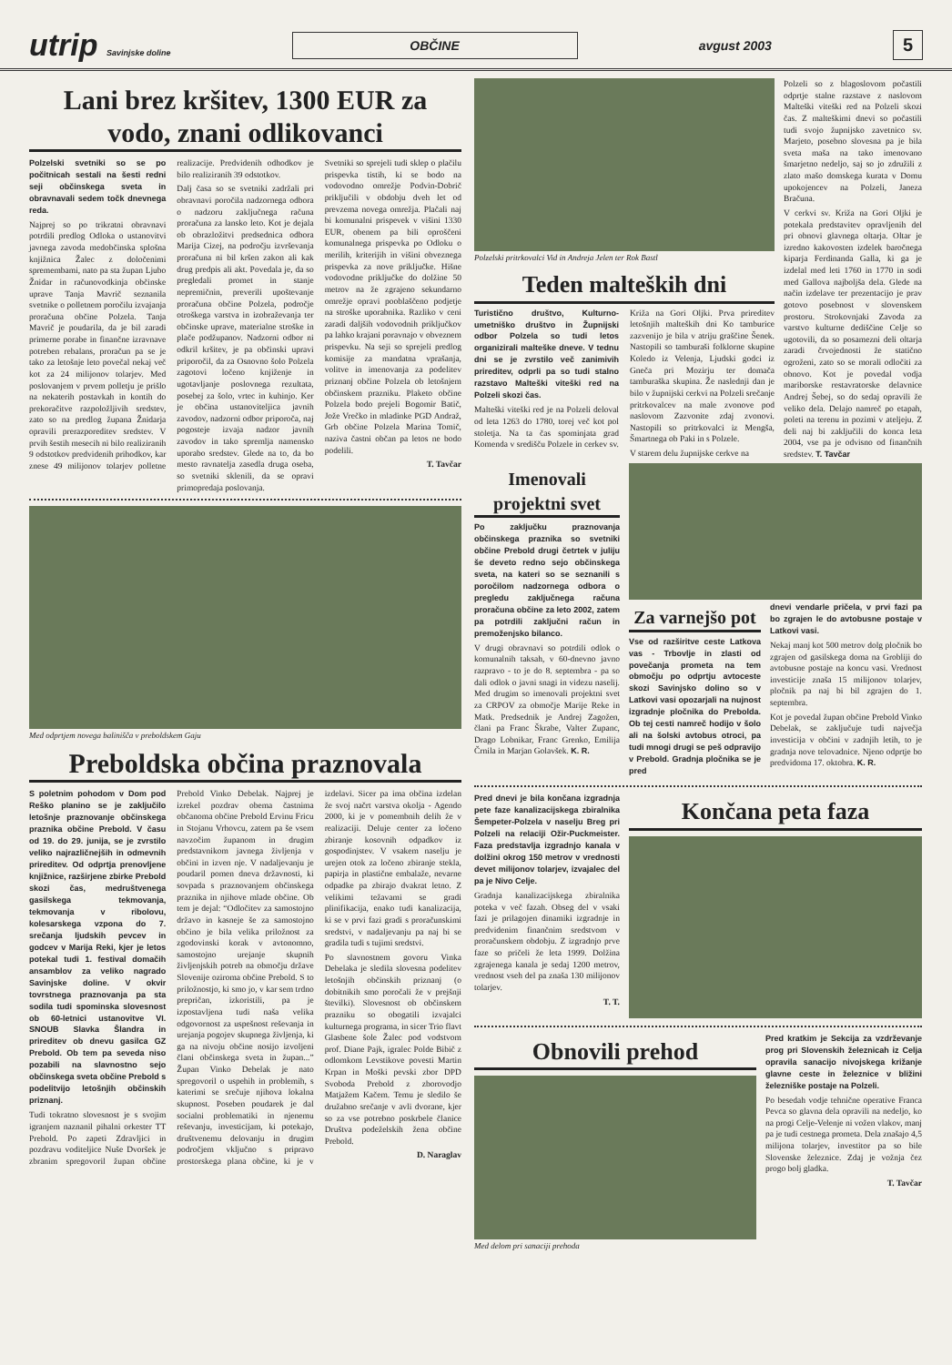utrip Savinjske doline
OBČINE
avgust 2003
5
Lani brez kršitev, 1300 EUR za vodo, znani odlikovanci
Polzelski svetniki so se po počitnicah sestali na šesti redni seji občinskega sveta in obravnavali sedem točk dnevnega reda.
Najprej so po trikratni obravnavi potrdili predlog Odloka o ustanovitvi javnega zavoda medobčinska splošna knjižnica Žalec z določenimi spremembami, nato pa sta župan Ljubo Žnidar in računovodkinja občinske uprave Tanja Mavrič seznanila svetnike o polletnem poročilu izvajanja proračuna občine Polzela. Tanja Mavrič je poudarila, da je bil zaradi primerne porabe in finančne izravnave potreben rebalans, proračun pa se je tako za letošnje leto povečal nekaj več kot za 24 milijonov tolarjev. Med poslovanjem v prvem polletju je prišlo na nekaterih postavkah in kontih do prekoračitve razpoložljivih sredstev, zato so na predlog župana Žnidarja opravili prerazporeditev sredstev. V prvih šestih mesecih ni bilo realiziranih 9 odstotkov predvidenih prihodkov, kar znese 49 milijonov tolarjev polletne realizacije. Predvidenih odhodkov je bilo realiziranih 39 odstotkov.
Dalj časa so se svetniki zadržali pri obravnavi poročila nadzornega odbora o nadzoru zaključnega računa proračuna za lansko leto. Kot je dejala ob obrazložitvi predsednica odbora Marija Cizej, na področju izvrševanja proračuna ni bil kršen zakon ali kak drug predpis ali akt. Povedala je, da so pregledali promet in stanje nepremičnin, preverili upoštevanje proračuna občine Polzela, področje otroškega varstva in izobraževanja ter občinske uprave, materialne stroške in plače podžupanov. Nadzorni odbor ni odkril kršitev, je pa občinski upravi priporočil, da za Osnovno šolo Polzela zagotovi ločeno knjiženje in ugotavljanje poslovnega rezultata, posebej za šolo, vrtec in kuhinjo. Ker je občina ustanoviteljica javnih zavodov, nadzorni odbor priporoča, naj pogosteje izvaja nadzor javnih zavodov in tako spremlja namensko uporabo sredstev. Glede na to, da bo mesto ravnatelja zasedla druga oseba, so svetniki sklenili, da se opravi primopredaja poslovanja.
Svetniki so sprejeli tudi sklep o plačilu prispevka tistih, ki se bodo na vodovodno omrežje Podvin-Dobrič priključili v obdobju dveh let od prevzema novega omrežja. Plačali naj bi komunalni prispevek v višini 1330 EUR, obenem pa bili oproščeni komunalnega prispevka po Odloku o merilih, kriterijih in višini obveznega prispevka za nove priključke. Hišne vodovodne priključke do dolžine 50 metrov na že zgrajeno sekundarno omrežje opravi pooblaščeno podjetje na stroške uporabnika. Razliko v ceni zaradi daljših vodovodnih priključkov pa lahko krajani poravnajo v obveznem prispevku. Na seji so sprejeli predlog komisije za mandatna vprašanja, volitve in imenovanja za podelitev priznanj občine Polzela ob letošnjem občinskem prazniku. Plaketo občine Polzela bodo prejeli Bogomir Batič, Jože Vrečko in mladinke PGD Andraž, Grb občine Polzela Marina Tomič, naziva častni občan pa letos ne bodo podelili.
T. Tavčar
Med odprtjem novega balinišča v preboldskem Gaju
Preboldska občina praznovala
S poletnim pohodom v Dom pod Reško planino se je zaključilo letošnje praznovanje občinskega praznika občine Prebold. V času od 19. do 29. junija, se je zvrstilo veliko najrazličnejših in odmevnih prireditev. Od odprtja prenovljene knjižnice, razširjene zbirke Prebold skozi čas, medruštvenega gasilskega tekmovanja, tekmovanja v ribolovu, kolesarskega vzpona do 7. srečanja ljudskih pevcev in godcev v Marija Reki, kjer je letos potekal tudi 1. festival domačih ansamblov za veliko nagrado Savinjske doline. V okvir tovrstnega praznovanja pa sta sodila tudi spominska slovesnost ob 60-letnici ustanovitve VI. SNOUB Slavka Šlandra in prireditev ob dnevu gasilca GZ Prebold. Ob tem pa seveda niso pozabili na slavnostno sejo občinskega sveta občine Prebold s podelitvijo letošnjih občinskih priznanj.
Tudi tokratno slovesnost je s svojim igranjem naznanil pihalni orkester TT Prebold. Po zapeti Zdravljici in pozdravu voditeljice Nuše Dvoršek je zbranim spregovoril župan občine Prebold Vinko Debelak. Najprej je izrekel pozdrav obema častnima občanoma občine Prebold Ervinu Fricu in Stojanu Vrhovcu, zatem pa še vsem navzočim županom in drugim predstavnikom javnega življenja v občini in izven nje. V nadaljevanju je poudaril pomen dneva državnosti, ki sovpada s praznovanjem občinskega praznika in njihove mlade občine. Ob tem je dejal: “Odločitev za samostojno državo in kasneje še za samostojno občino je bila velika priložnost za zgodovinski korak v avtonomno, samostojno urejanje skupnih življenjskih potreb na območju države Slovenije oziroma občine Prebold. S to priložnostjo, ki smo jo, v kar sem trdno prepričan, izkoristili, pa je izpostavljena tudi naša velika odgovornost za uspešnost reševanja in urejanja pogojev skupnega življenja, ki ga na nivoju občine nosijo izvoljeni člani občinskega sveta in župan...” Župan Vinko Debelak je nato spregovoril o uspehih in problemih, s katerimi se srečuje njihova lokalna skupnost. Poseben poudarek je dal socialni problematiki in njenemu reševanju, investicijam, ki potekajo, društvenemu delovanju in drugim področjem vključno s pripravo prostorskega plana občine, ki je v izdelavi. Sicer pa ima občina izdelan že svoj načrt varstva okolja - Agendo 2000, ki je v pomembnih delih že v realizaciji. Deluje center za ločeno zbiranje kosovnih odpadkov iz gospodinjstev. V vsakem naselju je urejen otok za ločeno zbiranje stekla, papirja in plastične embalaže, nevarne odpadke pa zbirajo dvakrat letno. Z velikimi težavami se gradi plinifikacija, enako tudi kanalizacija, ki se v prvi fazi gradi s proračunskimi sredstvi, v nadaljevanju pa naj bi se gradila tudi s tujimi sredstvi.
Po slavnostnem govoru Vinka Debelaka je sledila slovesna podelitev letošnjih občinskih priznanj (o dobitnikih smo poročali že v prejšnji številki). Slovesnost ob občinskem prazniku so obogatili izvajalci kulturnega programa, in sicer Trio flavt Glasbene šole Žalec pod vodstvom prof. Diane Pajk, igralec Polde Bibič z odlomkom Levstikove povesti Martin Krpan in Moški pevski zbor DPD Svoboda Prebold z zborovodjo Matjažem Kačem. Temu je sledilo še družabno srečanje v avli dvorane, kjer so za vse potrebno poskrbele članice Društva podeželskih žena občine Prebold.
D. Naraglav
Polzelski pritrkovalci Vid in Andreja Jelen ter Rok Bastl
Teden malteških dni
Turistično društvo, Kulturno-umetniško društvo in Župnijski odbor Polzela so tudi letos organizirali malteške dneve. V tednu dni se je zvrstilo več zanimivih prireditev, odprli pa so tudi stalno razstavo Malteški viteški red na Polzeli skozi čas.
Malteški viteški red je na Polzeli deloval od leta 1263 do 1780, torej več kot pol stoletja. Na ta čas spominjata grad Komenda v središču Polzele in cerkev sv. Križa na Gori Oljki. Prva prireditev letošnjih malteških dni Ko tamburice zazvenijo je bila v atriju graščine Šenek. Nastopili so tamburaši folklorne skupine Koledo iz Velenja, Ljudski godci iz Gneča pri Mozirju ter domača tamburaška skupina. Že naslednji dan je bilo v župnijski cerkvi na Polzeli srečanje pritrkovalcev na male zvonove pod naslovom Zazvonite zdaj zvonovi. Nastopili so pritrkovalci iz Mengša, Šmartnega ob Paki in s Polzele.
V starem delu župnijske cerkve na
Polzeli so z blagoslovom počastili odprtje stalne razstave z naslovom Malteški viteški red na Polzeli skozi čas. Z malteškimi dnevi so počastili tudi svojo župnijsko zavetnico sv. Marjeto, posebno slovesna pa je bila sveta maša na tako imenovano šmarjetno nedeljo, saj so jo združili z zlato mašo domskega kurata v Domu upokojencev na Polzeli, Janeza Bračuna.
V cerkvi sv. Križa na Gori Oljki je potekala predstavitev opravljenih del pri obnovi glavnega oltarja. Oltar je izredno kakovosten izdelek baročnega kiparja Ferdinanda Galla, ki ga je izdelal med leti 1760 in 1770 in sodi med Gallova najboljša dela. Glede na način izdelave ter prezentacijo je prav gotovo posebnost v slovenskem prostoru. Strokovnjaki Zavoda za varstvo kulturne dediščine Celje so ugotovili, da so posamezni deli oltarja zaradi črvojednosti že statično ogroženi, zato so se morali odločiti za obnovo. Kot je povedal vodja mariborske restavratorske delavnice Andrej Šebej, so do sedaj opravili že veliko dela. Delajo namreč po etapah, poleti na terenu in pozimi v ateljeju. Z deli naj bi zaključili do konca leta 2004, vse pa je odvisno od finančnih sredstev. T. Tavčar
Imenovali projektni svet
Po zaključku praznovanja občinskega praznika so svetniki občine Prebold drugi četrtek v juliju še deveto redno sejo občinskega sveta, na kateri so se seznanili s poročilom nadzornega odbora o pregledu zaključnega računa proračuna občine za leto 2002, zatem pa potrdili zaključni račun in premoženjsko bilanco.
V drugi obravnavi so potrdili odlok o komunalnih taksah, v 60-dnevno javno razpravo - to je do 8. septembra - pa so dali odlok o javni snagi in videzu naselij. Med drugim so imenovali projektni svet za CRPOV za območje Marije Reke in Matk. Predsednik je Andrej Zagožen, člani pa Franc Škrabe, Valter Zupanc, Drago Lobnikar, Franc Grenko, Emilija Črnila in Marjan Golavšek. K. R.
Za varnejšo pot
Vse od razširitve ceste Latkova vas - Trbovlje in zlasti od povečanja prometa na tem območju po odprtju avtoceste skozi Savinjsko dolino so v Latkovi vasi opozarjali na nujnost izgradnje pločnika do Prebolda. Ob tej cesti namreč hodijo v šolo ali na šolski avtobus otroci, pa tudi mnogi drugi se peš odpravijo v Prebold. Gradnja pločnika se je pred
dnevi vendarle pričela, v prvi fazi pa bo zgrajen le do avtobusne postaje v Latkovi vasi.
Nekaj manj kot 500 metrov dolg pločnik bo zgrajen od gasilskega doma na Grobliji do avtobusne postaje na koncu vasi. Vrednost investicije znaša 15 milijonov tolarjev, pločnik pa naj bi bil zgrajen do 1. septembra.
Kot je povedal župan občine Prebold Vinko Debelak, se zaključuje tudi največja investicija v občini v zadnjih letih, to je gradnja nove telovadnice. Njeno odprtje bo predvidoma 17. oktobra. K. R.
Pred dnevi je bila končana izgradnja pete faze kanalizacijskega zbiralnika Šempeter-Polzela v naselju Breg pri Polzeli na relaciji Ožir-Puckmeister. Faza predstavlja izgradnjo kanala v dolžini okrog 150 metrov v vrednosti devet milijonov tolarjev, izvajalec del pa je Nivo Celje.
Gradnja kanalizacijskega zbiralnika poteka v več fazah. Obseg del v vsaki fazi je prilagojen dinamiki izgradnje in predvidenim finančnim sredstvom v proračunskem obdobju. Z izgradnjo prve faze so pričeli že leta 1999. Dolžina zgrajenega kanala je sedaj 1200 metrov, vrednost vseh del pa znaša 130 milijonov tolarjev.
T. T.
Končana peta faza
Obnovili prehod
Med delom pri sanaciji prehoda
Pred kratkim je Sekcija za vzdrževanje prog pri Slovenskih železnicah iz Celja opravila sanacijo nivojskega križanje glavne ceste in železnice v bližini železniške postaje na Polzeli.
Po besedah vodje tehnične operative Franca Pevca so glavna dela opravili na nedeljo, ko na progi Celje-Velenje ni vožen vlakov, manj pa je tudi cestnega prometa. Dela znašajo 4,5 milijona tolarjev, investitor pa so bile Slovenske železnice. Zdaj je vožnja čez progo bolj gladka.
T. Tavčar